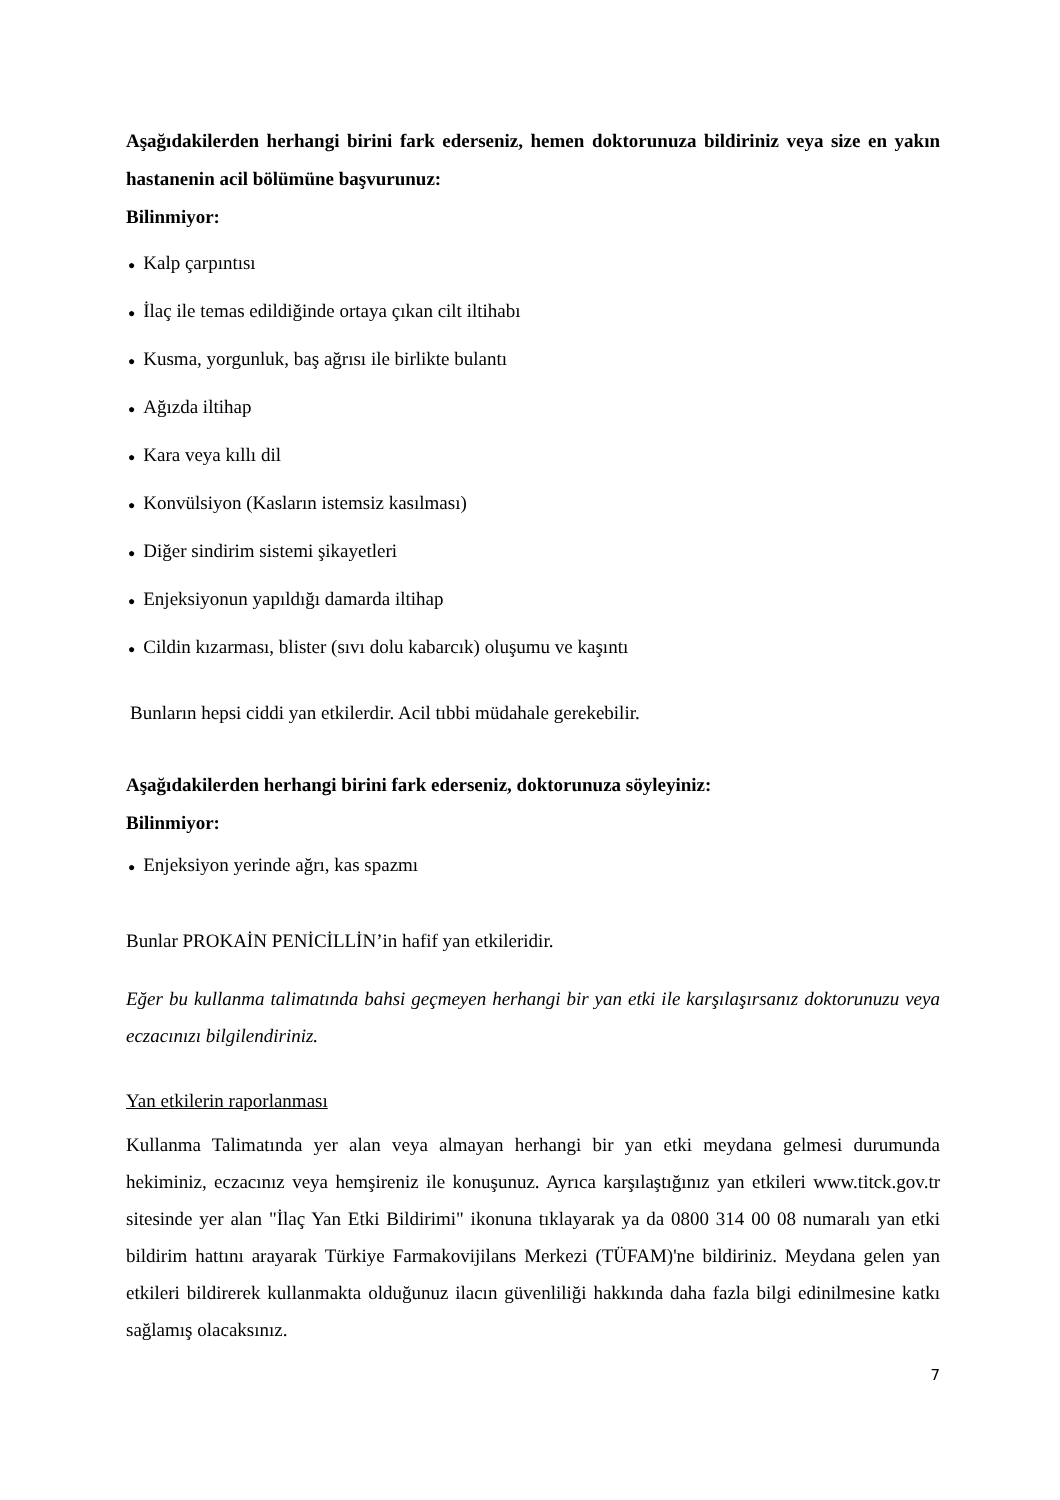Aşağıdakilerden herhangi birini fark ederseniz, hemen doktorunuza bildiriniz veya size en yakın hastanenin acil bölümüne başvurunuz:
Bilinmiyor:
● Kalp çarpıntısı
● İlaç ile temas edildiğinde ortaya çıkan cilt iltihabı
● Kusma, yorgunluk, baş ağrısı ile birlikte bulantı
● Ağızda iltihap
● Kara veya kıllı dil
● Konvülsiyon (Kasların istemsiz kasılması)
● Diğer sindirim sistemi şikayetleri
● Enjeksiyonun yapıldığı damarda iltihap
● Cildin kızarması, blister (sıvı dolu kabarcık) oluşumu ve kaşıntı
Bunların hepsi ciddi yan etkilerdir. Acil tıbbi müdahale gerekebilir.
Aşağıdakilerden herhangi birini fark ederseniz, doktorunuza söyleyiniz:
Bilinmiyor:
● Enjeksiyon yerinde ağrı, kas spazmı
Bunlar PROKAİN PENİCİLLİN’in hafif yan etkileridir.
Eğer bu kullanma talimatında bahsi geçmeyen herhangi bir yan etki ile karşılaşırsanız doktorunuzu veya eczacınızı bilgilendiriniz.
Yan etkilerin raporlanması
Kullanma Talimatında yer alan veya almayan herhangi bir yan etki meydana gelmesi durumunda hekiminiz, eczacınız veya hemşireniz ile konuşunuz. Ayrıca karşılaştığınız yan etkileri www.titck.gov.tr sitesinde yer alan "İlaç Yan Etki Bildirimi" ikonuna tıklayarak ya da 0800 314 00 08 numaralı yan etki bildirim hattını arayarak Türkiye Farmakovijilans Merkezi (TÜFAM)'ne bildiriniz. Meydana gelen yan etkileri bildirerek kullanmakta olduğunuz ilacın güvenliliği hakkında daha fazla bilgi edinilmesine katkı sağlamış olacaksınız.
7